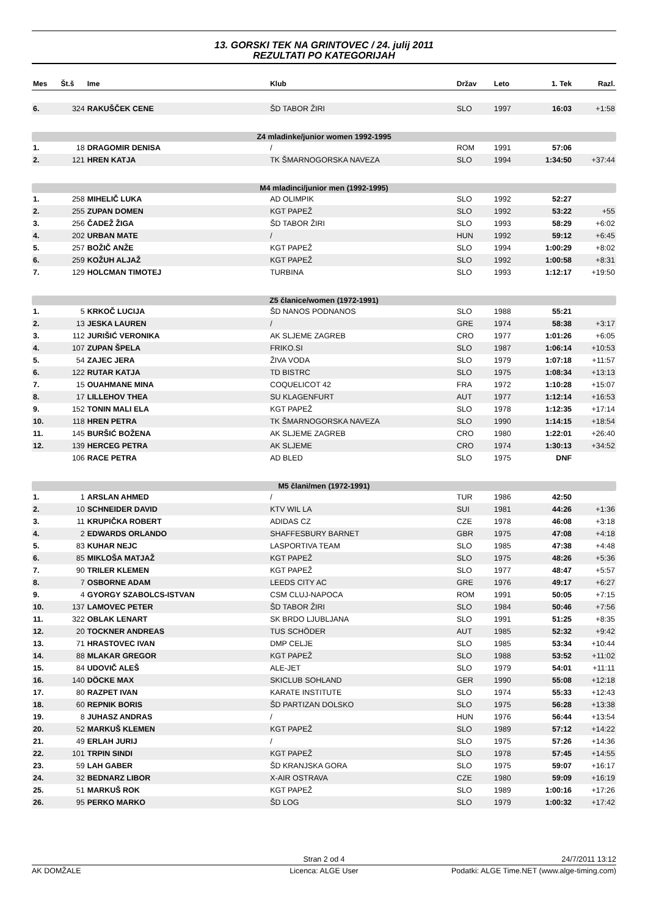13. GORSKI TEK NA GRINTOVEC / 24. julij 2011
REZULTATI PO KATEGORIJAH
| Mes | Št.š | Ime | Klub | Držav | Leto | 1. Tek | Razl. |
| --- | --- | --- | --- | --- | --- | --- | --- |
| 6. | 324 | RAKUŠČEK CENE | ŠD TABOR ŽIRI | SLO | 1997 | 16:03 | +1:58 |
| Z4 mladinke/junior women 1992-1995 | | | | | | | |
| 1. | 18 | DRAGOMIR DENISA | / | ROM | 1991 | 57:06 | |
| 2. | 121 | HREN KATJA | TK ŠMARNOGORSKA NAVEZA | SLO | 1994 | 1:34:50 | +37:44 |
| M4 mladinci/junior men (1992-1995) | | | | | | | |
| 1. | 258 | MIHELIČ LUKA | AD OLIMPIK | SLO | 1992 | 52:27 | |
| 2. | 255 | ZUPAN DOMEN | KGT PAPEŽ | SLO | 1992 | 53:22 | +55 |
| 3. | 256 | ČADEŽ ŽIGA | ŠD TABOR ŽIRI | SLO | 1993 | 58:29 | +6:02 |
| 4. | 202 | URBAN MATE | / | HUN | 1992 | 59:12 | +6:45 |
| 5. | 257 | BOŽIČ ANŽE | KGT PAPEŽ | SLO | 1994 | 1:00:29 | +8:02 |
| 6. | 259 | KOŽUH ALJAŽ | KGT PAPEŽ | SLO | 1992 | 1:00:58 | +8:31 |
| 7. | 129 | HOLCMAN TIMOTEJ | TURBINA | SLO | 1993 | 1:12:17 | +19:50 |
| Z5 članice/women (1972-1991) | | | | | | | |
| 1. | 5 | KRKOČ LUCIJA | ŠD NANOS PODNANOS | SLO | 1988 | 55:21 | |
| 2. | 13 | JESKA LAUREN | / | GRE | 1974 | 58:38 | +3:17 |
| 3. | 112 | JURIŠIĆ VERONIKA | AK SLJEME ZAGREB | CRO | 1977 | 1:01:26 | +6:05 |
| 4. | 107 | ZUPAN ŠPELA | FRIKO.SI | SLO | 1987 | 1:06:14 | +10:53 |
| 5. | 54 | ZAJEC JERA | ŽIVA VODA | SLO | 1979 | 1:07:18 | +11:57 |
| 6. | 122 | RUTAR KATJA | TD BISTRC | SLO | 1975 | 1:08:34 | +13:13 |
| 7. | 15 | OUAHMANE MINA | COQUELICOT 42 | FRA | 1972 | 1:10:28 | +15:07 |
| 8. | 17 | LILLEHOV THEA | SU KLAGENFURT | AUT | 1977 | 1:12:14 | +16:53 |
| 9. | 152 | TONIN MALI ELA | KGT PAPEŽ | SLO | 1978 | 1:12:35 | +17:14 |
| 10. | 118 | HREN PETRA | TK ŠMARNOGORSKA NAVEZA | SLO | 1990 | 1:14:15 | +18:54 |
| 11. | 145 | BURŠIĆ BOŽENA | AK SLJEME ZAGREB | CRO | 1980 | 1:22:01 | +26:40 |
| 12. | 139 | HERCEG PETRA | AK SLJEME | CRO | 1974 | 1:30:13 | +34:52 |
| | 106 | RACE PETRA | AD BLED | SLO | 1975 | DNF | |
| M5 člani/men (1972-1991) | | | | | | | |
| 1. | 1 | ARSLAN AHMED | / | TUR | 1986 | 42:50 | |
| 2. | 10 | SCHNEIDER DAVID | KTV WIL LA | SUI | 1981 | 44:26 | +1:36 |
| 3. | 11 | KRUPIČKA ROBERT | ADIDAS CZ | CZE | 1978 | 46:08 | +3:18 |
| 4. | 2 | EDWARDS ORLANDO | SHAFFESBURY BARNET | GBR | 1975 | 47:08 | +4:18 |
| 5. | 83 | KUHAR NEJC | LASPORTIVA TEAM | SLO | 1985 | 47:38 | +4:48 |
| 6. | 85 | MIKLOŠA MATJAŽ | KGT PAPEŽ | SLO | 1975 | 48:26 | +5:36 |
| 7. | 90 | TRILER KLEMEN | KGT PAPEŽ | SLO | 1977 | 48:47 | +5:57 |
| 8. | 7 | OSBORNE ADAM | LEEDS CITY AC | GRE | 1976 | 49:17 | +6:27 |
| 9. | 4 | GYORGY SZABOLCS-ISTVAN | CSM CLUJ-NAPOCA | ROM | 1991 | 50:05 | +7:15 |
| 10. | 137 | LAMOVEC PETER | ŠD TABOR ŽIRI | SLO | 1984 | 50:46 | +7:56 |
| 11. | 322 | OBLAK LENART | SK BRDO LJUBLJANA | SLO | 1991 | 51:25 | +8:35 |
| 12. | 20 | TOCKNER ANDREAS | TUS SCHÖDER | AUT | 1985 | 52:32 | +9:42 |
| 13. | 71 | HRASTOVEC IVAN | DMP CELJE | SLO | 1985 | 53:34 | +10:44 |
| 14. | 88 | MLAKAR GREGOR | KGT PAPEŽ | SLO | 1988 | 53:52 | +11:02 |
| 15. | 84 | UDOVIČ ALEŠ | ALE-JET | SLO | 1979 | 54:01 | +11:11 |
| 16. | 140 | DÖCKE MAX | SKICLUB SOHLAND | GER | 1990 | 55:08 | +12:18 |
| 17. | 80 | RAZPET IVAN | KARATE INSTITUTE | SLO | 1974 | 55:33 | +12:43 |
| 18. | 60 | REPNIK BORIS | ŠD PARTIZAN DOLSKO | SLO | 1975 | 56:28 | +13:38 |
| 19. | 8 | JUHASZ ANDRAS | / | HUN | 1976 | 56:44 | +13:54 |
| 20. | 52 | MARKUŠ KLEMEN | KGT PAPEŽ | SLO | 1989 | 57:12 | +14:22 |
| 21. | 49 | ERLAH JURIJ | / | SLO | 1975 | 57:26 | +14:36 |
| 22. | 101 | TRPIN SINDI | KGT PAPEŽ | SLO | 1978 | 57:45 | +14:55 |
| 23. | 59 | LAH GABER | ŠD KRANJSKA GORA | SLO | 1975 | 59:07 | +16:17 |
| 24. | 32 | BEDNARZ LIBOR | X-AIR OSTRAVA | CZE | 1980 | 59:09 | +16:19 |
| 25. | 51 | MARKUŠ ROK | KGT PAPEŽ | SLO | 1989 | 1:00:16 | +17:26 |
| 26. | 95 | PERKO MARKO | ŠD LOG | SLO | 1979 | 1:00:32 | +17:42 |
Stran 2 od 4 24/7/2011 13:12
AK DOMŽALE Licenca: ALGE User Podatki: ALGE Time.NET (www.alge-timing.com)